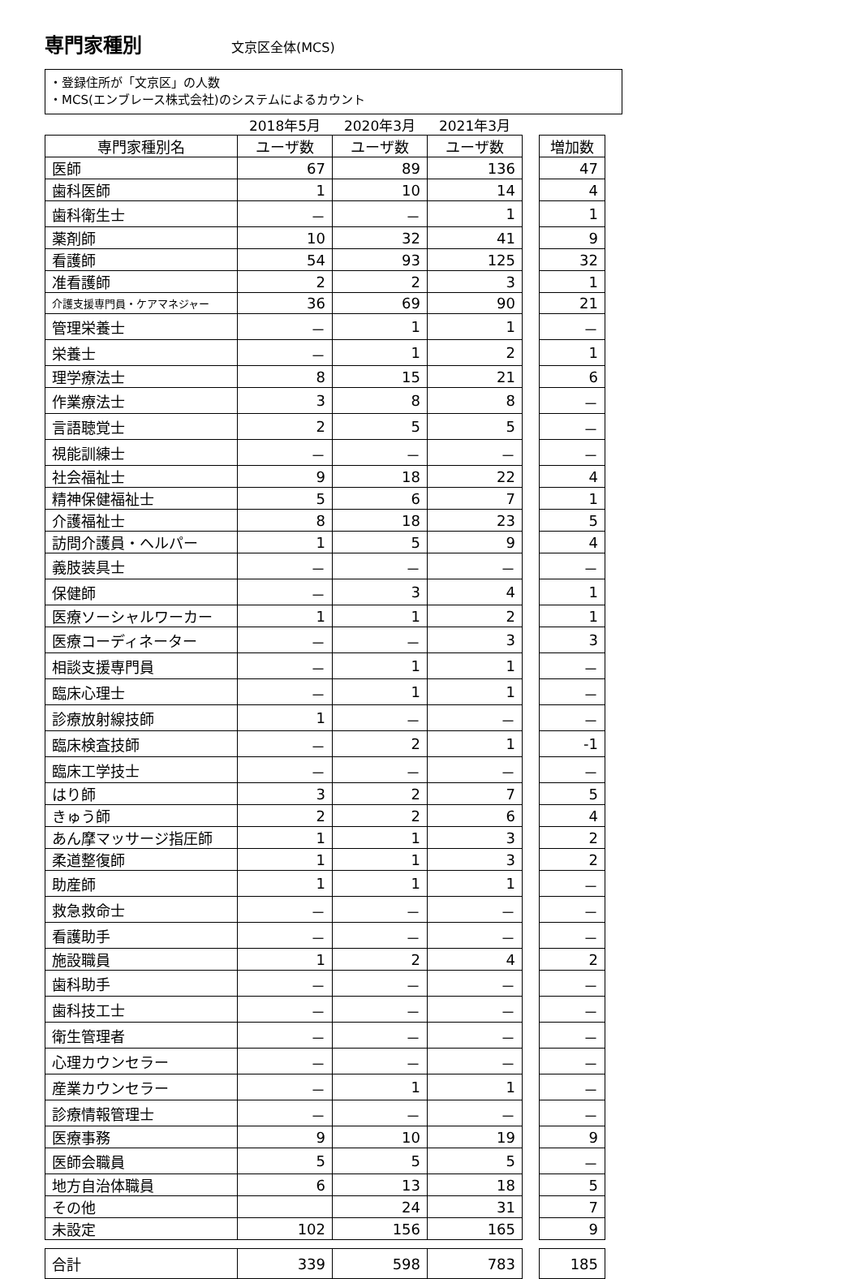専門家種別
文京区全体(MCS)
・登録住所が「文京区」の人数
・MCS(エンブレース株式会社)のシステムによるカウント
| | 2018年5月 | 2020年3月 | 2021年3月 | | |
| 専門家種別名 | ユーザ数 | ユーザ数 | ユーザ数 | | 増加数 |
| 医師 | 67 | 89 | 136 | | 47 |
| 歯科医師 | 1 | 10 | 14 | | 4 |
| 歯科衛生士 | － | － | 1 | | 1 |
| 薬剤師 | 10 | 32 | 41 | | 9 |
| 看護師 | 54 | 93 | 125 | | 32 |
| 准看護師 | 2 | 2 | 3 | | 1 |
| 介護支援専門員・ケアマネジャー | 36 | 69 | 90 | | 21 |
| 管理栄養士 | － | 1 | 1 | | － |
| 栄養士 | － | 1 | 2 | | 1 |
| 理学療法士 | 8 | 15 | 21 | | 6 |
| 作業療法士 | 3 | 8 | 8 | | － |
| 言語聴覚士 | 2 | 5 | 5 | | － |
| 視能訓練士 | － | － | － | | － |
| 社会福祉士 | 9 | 18 | 22 | | 4 |
| 精神保健福祉士 | 5 | 6 | 7 | | 1 |
| 介護福祉士 | 8 | 18 | 23 | | 5 |
| 訪問介護員・ヘルパー | 1 | 5 | 9 | | 4 |
| 義肢装具士 | － | － | － | | － |
| 保健師 | － | 3 | 4 | | 1 |
| 医療ソーシャルワーカー | 1 | 1 | 2 | | 1 |
| 医療コーディネーター | － | － | 3 | | 3 |
| 相談支援専門員 | － | 1 | 1 | | － |
| 臨床心理士 | － | 1 | 1 | | － |
| 診療放射線技師 | 1 | － | － | | － |
| 臨床検査技師 | － | 2 | 1 | | -1 |
| 臨床工学技士 | － | － | － | | － |
| はり師 | 3 | 2 | 7 | | 5 |
| きゅう師 | 2 | 2 | 6 | | 4 |
| あん摩マッサージ指圧師 | 1 | 1 | 3 | | 2 |
| 柔道整復師 | 1 | 1 | 3 | | 2 |
| 助産師 | 1 | 1 | 1 | | － |
| 救急救命士 | － | － | － | | － |
| 看護助手 | － | － | － | | － |
| 施設職員 | 1 | 2 | 4 | | 2 |
| 歯科助手 | － | － | － | | － |
| 歯科技工士 | － | － | － | | － |
| 衛生管理者 | － | － | － | | － |
| 心理カウンセラー | － | － | － | | － |
| 産業カウンセラー | － | 1 | 1 | | － |
| 診療情報管理士 | － | － | － | | － |
| 医療事務 | 9 | 10 | 19 | | 9 |
| 医師会職員 | 5 | 5 | 5 | | － |
| 地方自治体職員 | 6 | 13 | 18 | | 5 |
| その他 | | 24 | 31 | | 7 |
| 未設定 | 102 | 156 | 165 | | 9 |
| 合計 | 339 | 598 | 783 | | 185 |